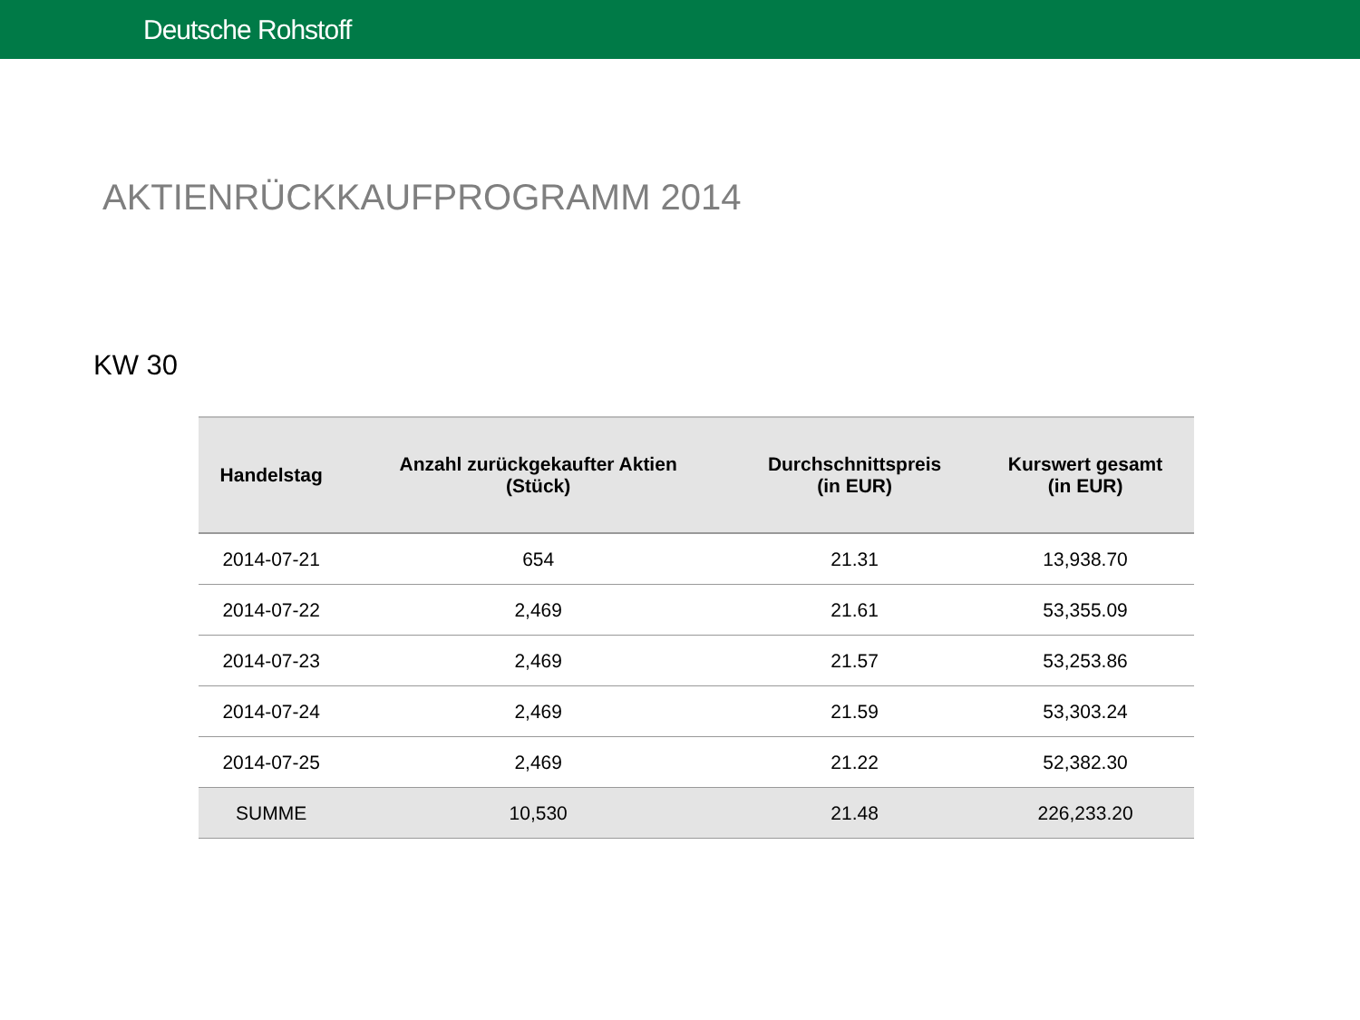Deutsche Rohstoff
AKTIENRÜCKKAUFPROGRAMM 2014
KW 30
| Handelstag | Anzahl zurückgekaufter Aktien (Stück) | Durchschnittspreis (in EUR) | Kurswert gesamt (in EUR) |
| --- | --- | --- | --- |
| 2014-07-21 | 654 | 21.31 | 13,938.70 |
| 2014-07-22 | 2,469 | 21.61 | 53,355.09 |
| 2014-07-23 | 2,469 | 21.57 | 53,253.86 |
| 2014-07-24 | 2,469 | 21.59 | 53,303.24 |
| 2014-07-25 | 2,469 | 21.22 | 52,382.30 |
| SUMME | 10,530 | 21.48 | 226,233.20 |